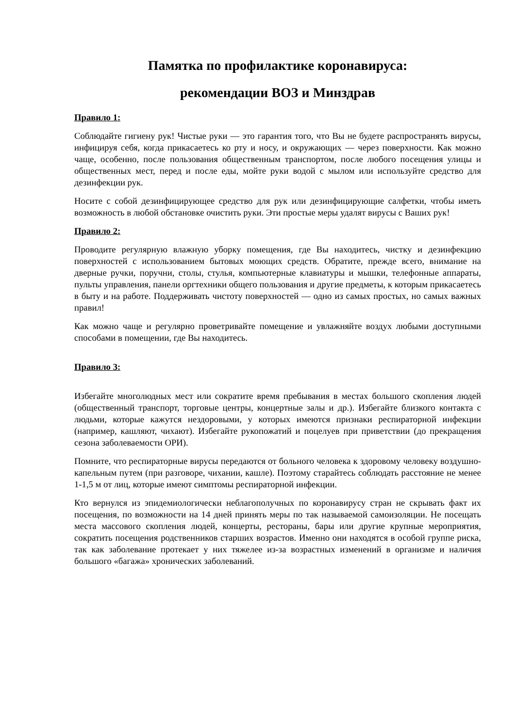Памятка по профилактике коронавируса:
рекомендации ВОЗ и Минздрав
Правило 1:
Соблюдайте гигиену рук! Чистые руки — это гарантия того, что Вы не будете распространять вирусы, инфицируя себя, когда прикасаетесь ко рту и носу, и окружающих — через поверхности. Как можно чаще, особенно, после пользования общественным транспортом, после любого посещения улицы и общественных мест, перед и после еды, мойте руки водой с мылом или используйте средство для дезинфекции рук.
Носите с собой дезинфицирующее средство для рук или дезинфицирующие салфетки, чтобы иметь возможность в любой обстановке очистить руки. Эти простые меры удалят вирусы с Ваших рук!
Правило 2:
Проводите регулярную влажную уборку помещения, где Вы находитесь, чистку и дезинфекцию поверхностей с использованием бытовых моющих средств. Обратите, прежде всего, внимание на дверные ручки, поручни, столы, стулья, компьютерные клавиатуры и мышки, телефонные аппараты, пульты управления, панели оргтехники общего пользования и другие предметы, к которым прикасаетесь в быту и на работе. Поддерживать чистоту поверхностей — одно из самых простых, но самых важных правил!
Как можно чаще и регулярно проветривайте помещение и увлажняйте воздух любыми доступными способами в помещении, где Вы находитесь.
Правило 3:
Избегайте многолюдных мест или сократите время пребывания в местах большого скопления людей (общественный транспорт, торговые центры, концертные залы и др.). Избегайте близкого контакта с людьми, которые кажутся нездоровыми, у которых имеются признаки респираторной инфекции (например, кашляют, чихают). Избегайте рукопожатий и поцелуев при приветствии (до прекращения сезона заболеваемости ОРИ).
Помните, что респираторные вирусы передаются от больного человека к здоровому человеку воздушно-капельным путем (при разговоре, чихании, кашле). Поэтому старайтесь соблюдать расстояние не менее 1-1,5 м от лиц, которые имеют симптомы респираторной инфекции.
Кто вернулся из эпидемиологически неблагополучных по коронавирусу стран не скрывать факт их посещения, по возможности на 14 дней принять меры по так называемой самоизоляции. Не посещать места массового скопления людей, концерты, рестораны, бары или другие крупные мероприятия, сократить посещения родственников старших возрастов. Именно они находятся в особой группе риска, так как заболевание протекает у них тяжелее из-за возрастных изменений в организме и наличия большого «багажа» хронических заболеваний.